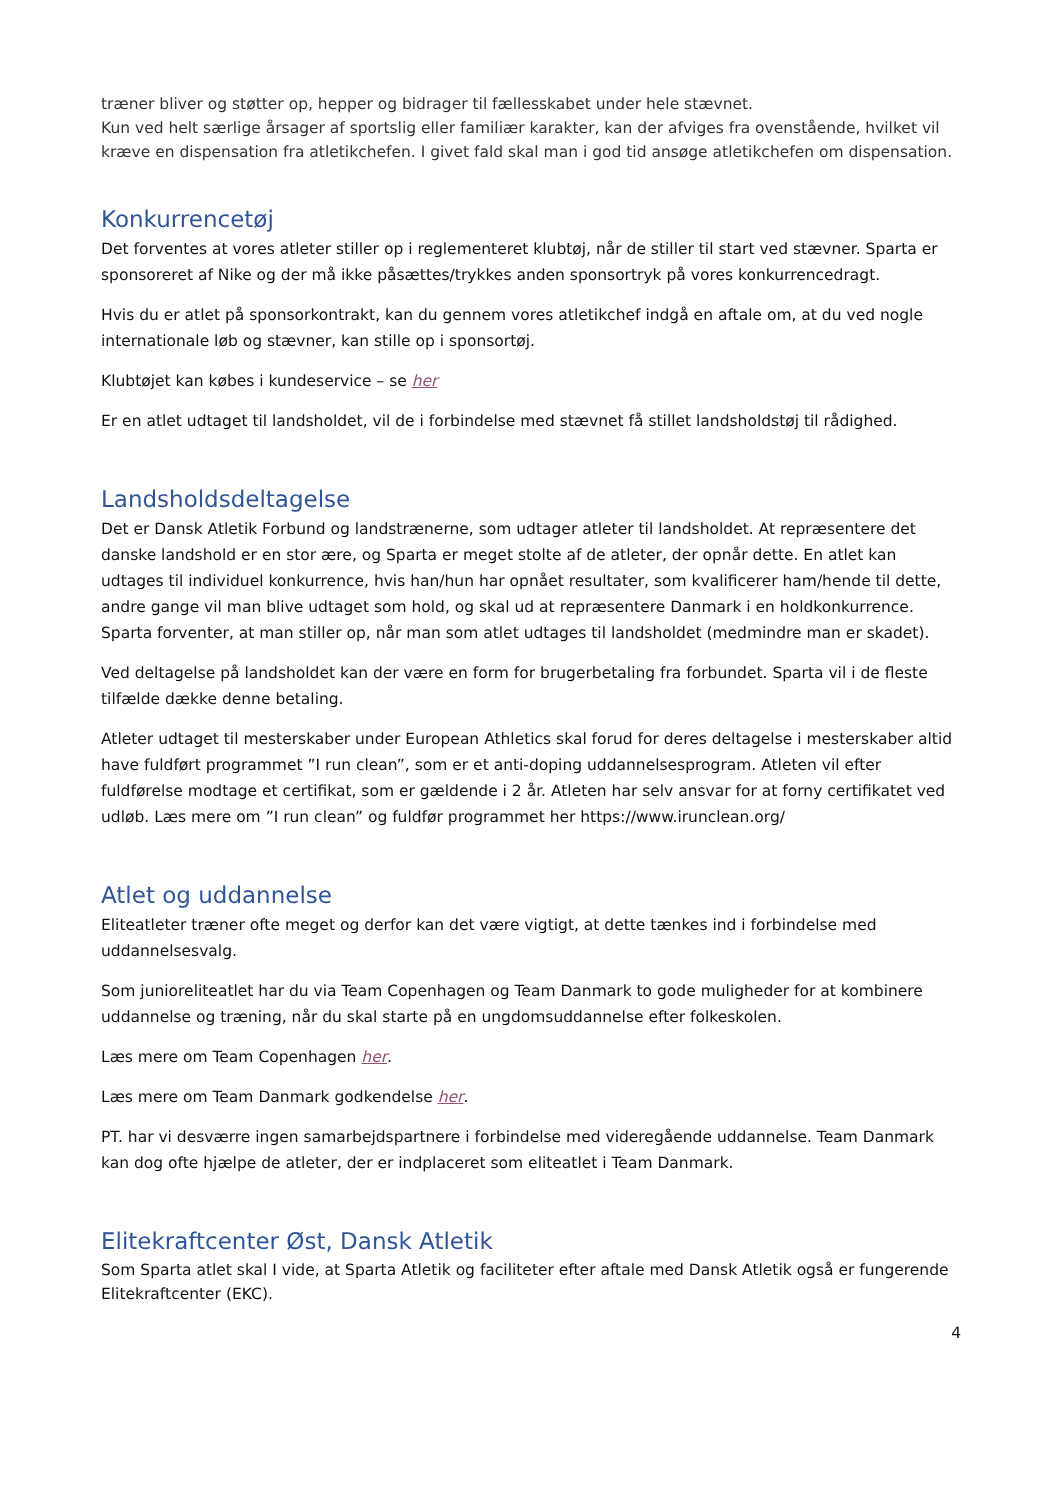træner bliver og støtter op, hepper og bidrager til fællesskabet under hele stævnet.
Kun ved helt særlige årsager af sportslig eller familiær karakter, kan der afviges fra ovenstående, hvilket vil kræve en dispensation fra atletikchefen. I givet fald skal man i god tid ansøge atletikchefen om dispensation.
Konkurrencetøj
Det forventes at vores atleter stiller op i reglementeret klubtøj, når de stiller til start ved stævner. Sparta er sponsoreret af Nike og der må ikke påsættes/trykkes anden sponsortryk på vores konkurrencedragt.
Hvis du er atlet på sponsorkontrakt, kan du gennem vores atletikchef indgå en aftale om, at du ved nogle internationale løb og stævner, kan stille op i sponsortøj.
Klubtøjet kan købes i kundeservice – se her
Er en atlet udtaget til landsholdet, vil de i forbindelse med stævnet få stillet landsholdstøj til rådighed.
Landsholdsdeltagelse
Det er Dansk Atletik Forbund og landstrænerne, som udtager atleter til landsholdet. At repræsentere det danske landshold er en stor ære, og Sparta er meget stolte af de atleter, der opnår dette. En atlet kan udtages til individuel konkurrence, hvis han/hun har opnået resultater, som kvalificerer ham/hende til dette, andre gange vil man blive udtaget som hold, og skal ud at repræsentere Danmark i en holdkonkurrence. Sparta forventer, at man stiller op, når man som atlet udtages til landsholdet (medmindre man er skadet).
Ved deltagelse på landsholdet kan der være en form for brugerbetaling fra forbundet. Sparta vil i de fleste tilfælde dække denne betaling.
Atleter udtaget til mesterskaber under European Athletics skal forud for deres deltagelse i mesterskaber altid have fuldført programmet ”I run clean”, som er et anti-doping uddannelsesprogram. Atleten vil efter fuldførelse modtage et certifikat, som er gældende i 2 år. Atleten har selv ansvar for at forny certifikatet ved udløb. Læs mere om ”I run clean” og fuldfør programmet her https://www.irunclean.org/
Atlet og uddannelse
Eliteatleter træner ofte meget og derfor kan det være vigtigt, at dette tænkes ind i forbindelse med uddannelsesvalg.
Som junioreliteatlet har du via Team Copenhagen og Team Danmark to gode muligheder for at kombinere uddannelse og træning, når du skal starte på en ungdomsuddannelse efter folkeskolen.
Læs mere om Team Copenhagen her.
Læs mere om Team Danmark godkendelse her.
PT. har vi desværre ingen samarbejdspartnere i forbindelse med videregående uddannelse. Team Danmark kan dog ofte hjælpe de atleter, der er indplaceret som eliteatlet i Team Danmark.
Elitekraftcenter Øst, Dansk Atletik
Som Sparta atlet skal I vide, at Sparta Atletik og faciliteter efter aftale med Dansk Atletik også er fungerende Elitekraftcenter (EKC).
4